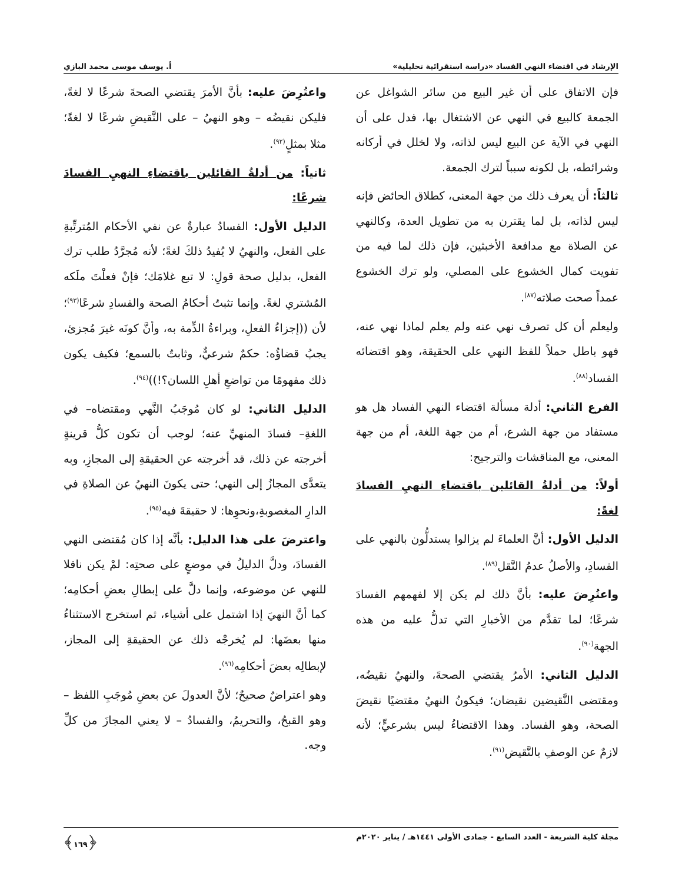الإرشاد في اقتضاء النهي الفساد «دراسة استقرائية تحليلية» أ. يوسف موسى محمد البازي
فإن الاتفاق على أن غير البيع من سائر الشواغل عن الجمعة كالبيع في النهي عن الاشتغال بها، فدل على أن النهي في الآية عن البيع ليس لذاته، ولا لخلل في أركانه وشرائطه، بل لكونه سبباً لترك الجمعة.
ثالثاً: أن يعرف ذلك من جهة المعنى، كطلاق الحائض فإنه ليس لذاته، بل لما يقترن به من تطويل العدة، وكالنهي عن الصلاة مع مدافعة الأخبثين، فإن ذلك لما فيه من تفويت كمال الخشوع على المصلي، ولو ترك الخشوع عمداً صحت صلاته<sup>(٨٧)</sup>.
وليعلم أن كل تصرف نهي عنه ولم يعلم لماذا نهي عنه، فهو باطل حملاً للفظ النهي على الحقيقة، وهو اقتضائه الفساد<sup>(٨٨)</sup>.
الفرع الثاني: أدلة مسألة اقتضاء النهي الفساد هل هو مستفاد من جهة الشرع، أم من جهة اللغة، أم من جهة المعنى، مع المناقشات والترجيح:
أولاً: من أدلةُ القائلين باقتضاءِ النهيِ الفسادَ لغةً:
الدليل الأول: أنَّ العلماءَ لم يزالوا يستدلُّون بالنهي على الفسادِ، والأصلُ عدمُ النَّقل<sup>(٨٩)</sup>.
واعتُرِضَ عليه: بأنَّ ذلك لم يكن إلا لفهمهم الفسادَ شرعًا؛ لما تقدَّم من الأخبارِ التي تدلُّ عليه من هذه الجهة<sup>(٩٠)</sup>.
الدليل الثاني: الأمرُ يقتضي الصحةَ، والنهيُ نقيضُه، ومقتضى النَّقيضين نقيضان؛ فيكونُ النهيُ مقتضيًا نقيضَ الصحة، وهو الفساد. وهذا الاقتضاءُ ليس بشرعيٍّ؛ لأنه لازمٌ عن الوصفِ بالنَّقيض<sup>(٩١)</sup>.
واعتُرِضَ عليه: بأنَّ الأمرَ يقتضي الصحةَ شرعًا لا لغةً، فليكن نقيضُه – وهو النهيُ – على النَّقيضِ شرعًا لا لغةً؛ مثلا بمثلٍ<sup>(٩٢)</sup>.
ثانياً: من أدلةُ القائلين باقتضاءِ النهيِ الفسادَ شرعًا:
الدليل الأول: الفسادُ عبارةٌ عن نفي الأحكام المُترتِّبةِ على الفعل، والنهيُ لا يُفيدُ ذلكَ لغةً؛ لأنه مُجرَّدُ طلب ترك الفعل، بدليل صحة قولِ: لا تبع غلامَك؛ فإنْ فعلْتَ ملَكه المُشتري لغةً. وإنما تثبتُ أحكامُ الصحة والفسادِ شرعًا<sup>(٩٣)</sup>؛ لأن ((إجزاءُ الفعلِ، وبراءةُ الذِّمة به، وأنَّ كونَه غيرَ مُجزئ، يجبُ قضاؤُه: حكمٌ شرعيٌّ، وثابتٌ بالسمع؛ فكيف يكون ذلك مفهومًا من تواضعِ أهلِ اللسان؟!))<sup>(٩٤)</sup>.
الدليل الثاني: لو كان مُوجَبُ النَّهي ومقتضاه– في اللغةِ– فسادَ المنهيِّ عنه؛ لوجب أن تكون كلُّ قرينةٍ أخرجته عن ذلك، قد أخرجته عن الحقيقةِ إلى المجازِ، وبه يتعدَّى المجازُ إلى النهي؛ حتى يكونَ النهيُ عن الصلاةِ في الدارِ المغصوبةِ،ونحوِها: لا حقيقةَ فيه<sup>(٩٥)</sup>.
واعترضَ على هذا الدليل: بأنَّه إذا كان مُقتضى النهي الفسادَ، ودلَّ الدليلُ في موضعٍ على صحتِه: لمْ يكن ناقلا للنهي عن موضوعه، وإنما دلَّ على إبطالِ بعضِ أحكامِه؛ كما أنَّ النهيَ إذا اشتمل على أشياء، ثم استخرج الاستثناءُ منها بعضَها: لم يُخرجْه ذلك عن الحقيقةِ إلى المجاز، لإبطالِه بعضَ أحكامِه<sup>(٩٦)</sup>.
وهو اعتراضٌ صحيحٌ؛ لأنَّ العدولَ عن بعضِ مُوجَبِ اللفظ – وهو القبحُ، والتحريمُ، والفسادُ – لا يعني المجازَ من كلِّ وجه.
مجلة كلية الشريعة - العدد السابع - جمادى الأولى ١٤٤١هـ / يناير ٢٠٢٠م ﴿١٦٩﴾